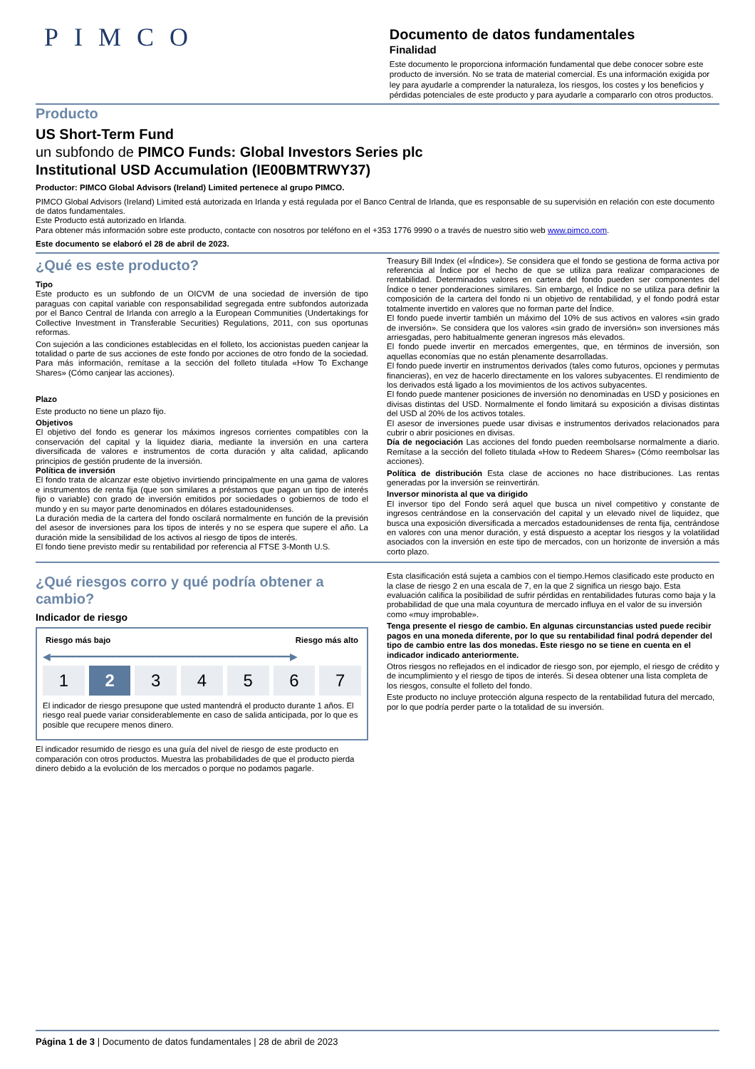PIMCO
Documento de datos fundamentales
Finalidad
Este documento le proporciona información fundamental que debe conocer sobre este producto de inversión. No se trata de material comercial. Es una información exigida por ley para ayudarle a comprender la naturaleza, los riesgos, los costes y los beneficios y pérdidas potenciales de este producto y para ayudarle a compararlo con otros productos.
Producto
US Short-Term Fund
un subfondo de PIMCO Funds: Global Investors Series plc
Institutional USD Accumulation (IE00BMTRWY37)
Productor: PIMCO Global Advisors (Ireland) Limited pertenece al grupo PIMCO.
PIMCO Global Advisors (Ireland) Limited está autorizada en Irlanda y está regulada por el Banco Central de Irlanda, que es responsable de su supervisión en relación con este documento de datos fundamentales.
Este Producto está autorizado en Irlanda.
Para obtener más información sobre este producto, contacte con nosotros por teléfono en el +353 1776 9990 o a través de nuestro sitio web www.pimco.com.
Este documento se elaboró el 28 de abril de 2023.
¿Qué es este producto?
Tipo
Este producto es un subfondo de un OICVM de una sociedad de inversión de tipo paraguas con capital variable con responsabilidad segregada entre subfondos autorizada por el Banco Central de Irlanda con arreglo a la European Communities (Undertakings for Collective Investment in Transferable Securities) Regulations, 2011, con sus oportunas reformas.
Con sujeción a las condiciones establecidas en el folleto, los accionistas pueden canjear la totalidad o parte de sus acciones de este fondo por acciones de otro fondo de la sociedad. Para más información, remítase a la sección del folleto titulada «How To Exchange Shares» (Cómo canjear las acciones).
Plazo
Este producto no tiene un plazo fijo.
Objetivos
El objetivo del fondo es generar los máximos ingresos corrientes compatibles con la conservación del capital y la liquidez diaria, mediante la inversión en una cartera diversificada de valores e instrumentos de corta duración y alta calidad, aplicando principios de gestión prudente de la inversión.
Política de inversión
El fondo trata de alcanzar este objetivo invirtiendo principalmente en una gama de valores e instrumentos de renta fija (que son similares a préstamos que pagan un tipo de interés fijo o variable) con grado de inversión emitidos por sociedades o gobiernos de todo el mundo y en su mayor parte denominados en dólares estadounidenses.
La duración media de la cartera del fondo oscilará normalmente en función de la previsión del asesor de inversiones para los tipos de interés y no se espera que supere el año. La duración mide la sensibilidad de los activos al riesgo de tipos de interés.
El fondo tiene previsto medir su rentabilidad por referencia al FTSE 3-Month U.S.
Treasury Bill Index (el «Índice»). Se considera que el fondo se gestiona de forma activa por referencia al Índice por el hecho de que se utiliza para realizar comparaciones de rentabilidad. Determinados valores en cartera del fondo pueden ser componentes del Índice o tener ponderaciones similares. Sin embargo, el Índice no se utiliza para definir la composición de la cartera del fondo ni un objetivo de rentabilidad, y el fondo podrá estar totalmente invertido en valores que no forman parte del Índice.
El fondo puede invertir también un máximo del 10% de sus activos en valores «sin grado de inversión». Se considera que los valores «sin grado de inversión» son inversiones más arriesgadas, pero habitualmente generan ingresos más elevados.
El fondo puede invertir en mercados emergentes, que, en términos de inversión, son aquellas economías que no están plenamente desarrolladas.
El fondo puede invertir en instrumentos derivados (tales como futuros, opciones y permutas financieras), en vez de hacerlo directamente en los valores subyacentes. El rendimiento de los derivados está ligado a los movimientos de los activos subyacentes.
El fondo puede mantener posiciones de inversión no denominadas en USD y posiciones en divisas distintas del USD. Normalmente el fondo limitará su exposición a divisas distintas del USD al 20% de los activos totales.
El asesor de inversiones puede usar divisas e instrumentos derivados relacionados para cubrir o abrir posiciones en divisas.
Día de negociación Las acciones del fondo pueden reembolsarse normalmente a diario. Remítase a la sección del folleto titulada «How to Redeem Shares» (Cómo reembolsar las acciones).
Política de distribución Esta clase de acciones no hace distribuciones. Las rentas generadas por la inversión se reinvertirán.
Inversor minorista al que va dirigido
El inversor tipo del Fondo será aquel que busca un nivel competitivo y constante de ingresos centrándose en la conservación del capital y un elevado nivel de liquidez, que busca una exposición diversificada a mercados estadounidenses de renta fija, centrándose en valores con una menor duración, y está dispuesto a aceptar los riesgos y la volatilidad asociados con la inversión en este tipo de mercados, con un horizonte de inversión a más corto plazo.
¿Qué riesgos corro y qué podría obtener a cambio?
Indicador de riesgo
Riesgo más bajo Riesgo más alto
◀━━━━━━━━━━━━━━━━━━━━━━━━━━━━━━━━━━━━━━━━━━▶
1 2 3 4 5 6 7
El indicador de riesgo presupone que usted mantendrá el producto durante 1 años. El riesgo real puede variar considerablemente en caso de salida anticipada, por lo que es posible que recupere menos dinero.
El indicador resumido de riesgo es una guía del nivel de riesgo de este producto en comparación con otros productos. Muestra las probabilidades de que el producto pierda dinero debido a la evolución de los mercados o porque no podamos pagarle.
Esta clasificación está sujeta a cambios con el tiempo.Hemos clasificado este producto en la clase de riesgo 2 en una escala de 7, en la que 2 significa un riesgo bajo. Esta evaluación califica la posibilidad de sufrir pérdidas en rentabilidades futuras como baja y la probabilidad de que una mala coyuntura de mercado influya en el valor de su inversión como «muy improbable».
Tenga presente el riesgo de cambio. En algunas circunstancias usted puede recibir pagos en una moneda diferente, por lo que su rentabilidad final podrá depender del tipo de cambio entre las dos monedas. Este riesgo no se tiene en cuenta en el indicador indicado anteriormente.
Otros riesgos no reflejados en el indicador de riesgo son, por ejemplo, el riesgo de crédito y de incumplimiento y el riesgo de tipos de interés. Si desea obtener una lista completa de los riesgos, consulte el folleto del fondo.
Este producto no incluye protección alguna respecto de la rentabilidad futura del mercado, por lo que podría perder parte o la totalidad de su inversión.
Página 1 de 3 | Documento de datos fundamentales | 28 de abril de 2023